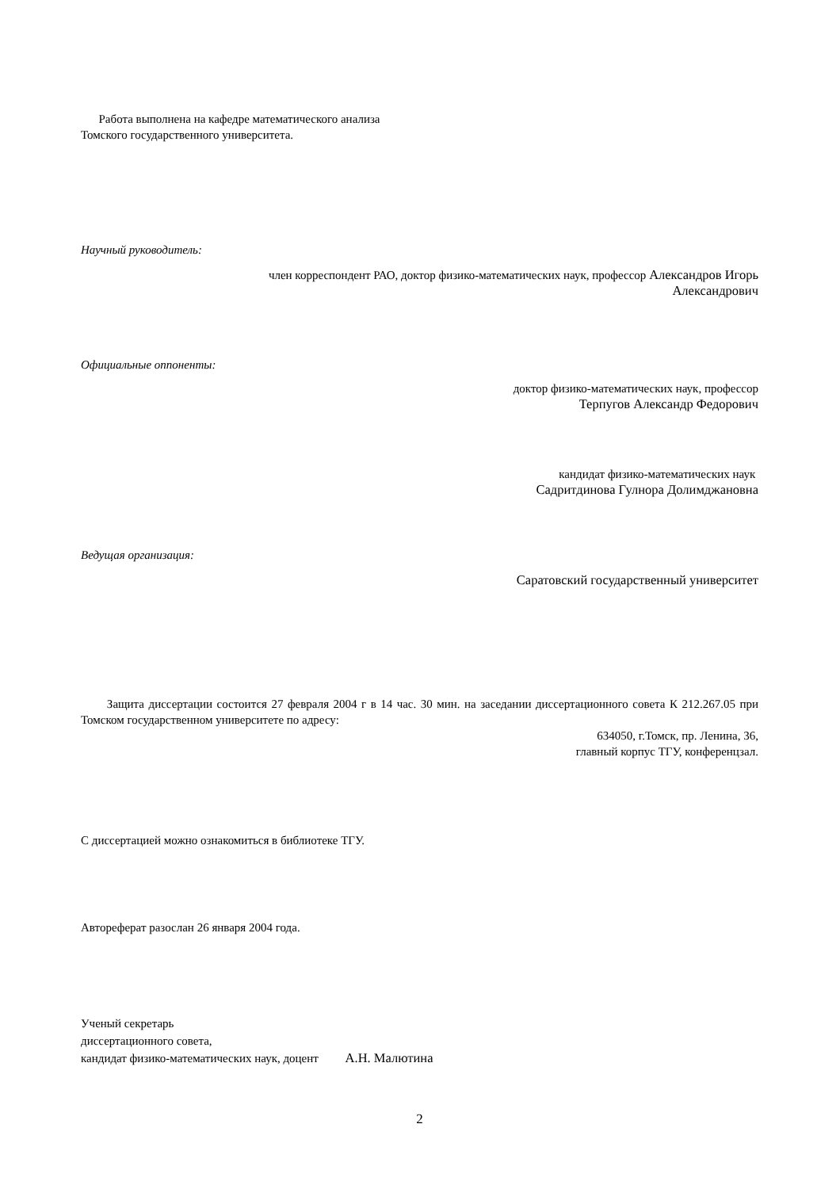Работа выполнена на кафедре математического анализа
Томского государственного университета.
Научный руководитель:
член корреспондент РАО, доктор физико-математических наук, профессор Александров Игорь
Александрович
Официальные оппоненты:
доктор физико-математических наук, профессор
Терпугов Александр Федорович
кандидат физико-математических наук
Садритдинова Гулнора Долимджановна
Ведущая организация:
Саратовский государственный университет
Защита диссертации состоится 27 февраля 2004 г в 14 час. 30 мин. на заседании диссертационного совета К 212.267.05 при Томском государственном университете по адресу:
634050, г.Томск, пр. Ленина, 36,
главный корпус ТГУ, конференцзал.
С диссертацией можно ознакомиться в библиотеке ТГУ.
Автореферат разослан 26 января 2004 года.
Ученый секретарь
диссертационного совета,
кандидат физико-математических наук, доцент А.Н. Малютина
2